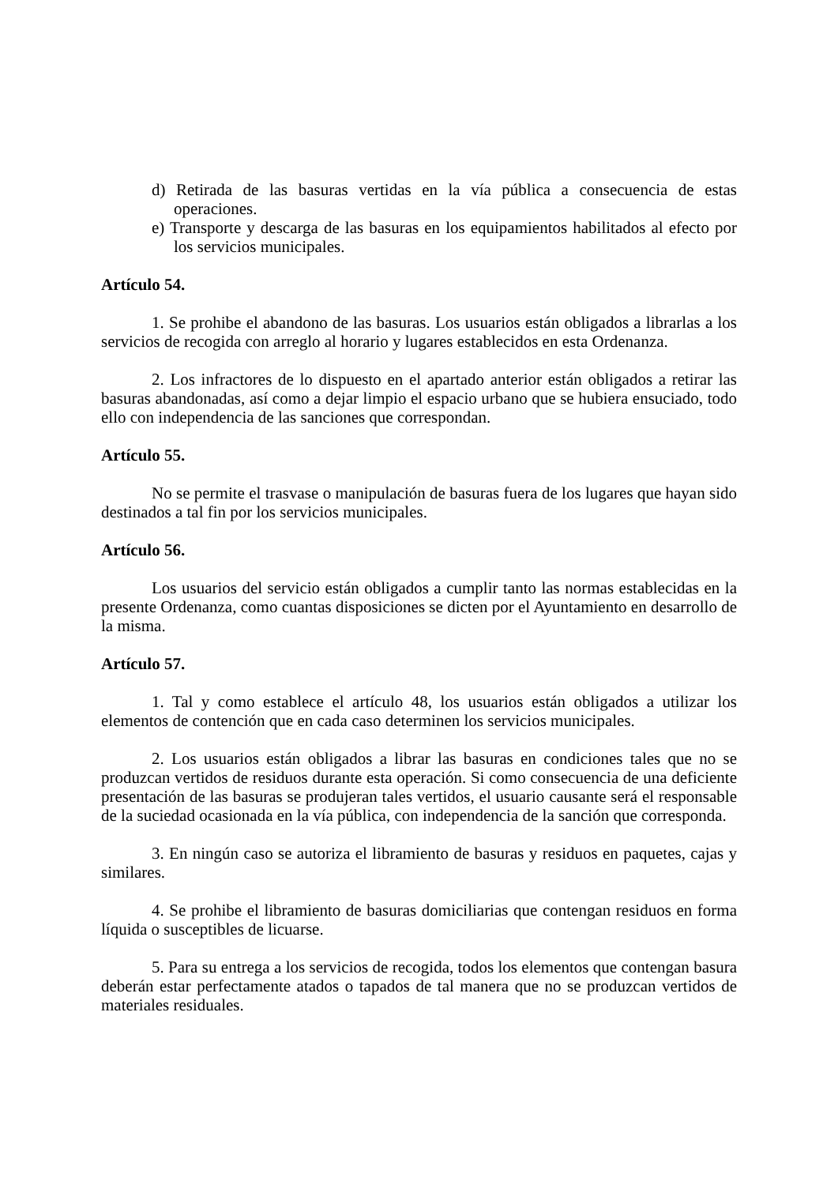d) Retirada de las basuras vertidas en la vía pública a consecuencia de estas operaciones.
e) Transporte y descarga de las basuras en los equipamientos habilitados al efecto por los servicios municipales.
Artículo 54.
1. Se prohibe el abandono de las basuras. Los usuarios están obligados a librarlas a los servicios de recogida con arreglo al horario y lugares establecidos en esta Ordenanza.
2. Los infractores de lo dispuesto en el apartado anterior están obligados a retirar las basuras abandonadas, así como a dejar limpio el espacio urbano que se hubiera ensuciado, todo ello con independencia de las sanciones que correspondan.
Artículo 55.
No se permite el trasvase o manipulación de basuras fuera de los lugares que hayan sido destinados a tal fin por los servicios municipales.
Artículo 56.
Los usuarios del servicio están obligados a cumplir tanto las normas establecidas en la presente Ordenanza, como cuantas disposiciones se dicten por el Ayuntamiento en desarrollo de la misma.
Artículo 57.
1. Tal y como establece el artículo 48, los usuarios están obligados a utilizar los elementos de contención que en cada caso determinen los servicios municipales.
2. Los usuarios están obligados a librar las basuras en condiciones tales que no se produzcan vertidos de residuos durante esta operación. Si como consecuencia de una deficiente presentación de las basuras se produjeran tales vertidos, el usuario causante será el responsable de la suciedad ocasionada en la vía pública, con independencia de la sanción que corresponda.
3. En ningún caso se autoriza el libramiento de basuras y residuos en paquetes, cajas y similares.
4. Se prohibe el libramiento de basuras domiciliarias que contengan residuos en forma líquida o susceptibles de licuarse.
5. Para su entrega a los servicios de recogida, todos los elementos que contengan basura deberán estar perfectamente atados o tapados de tal manera que no se produzcan vertidos de materiales residuales.